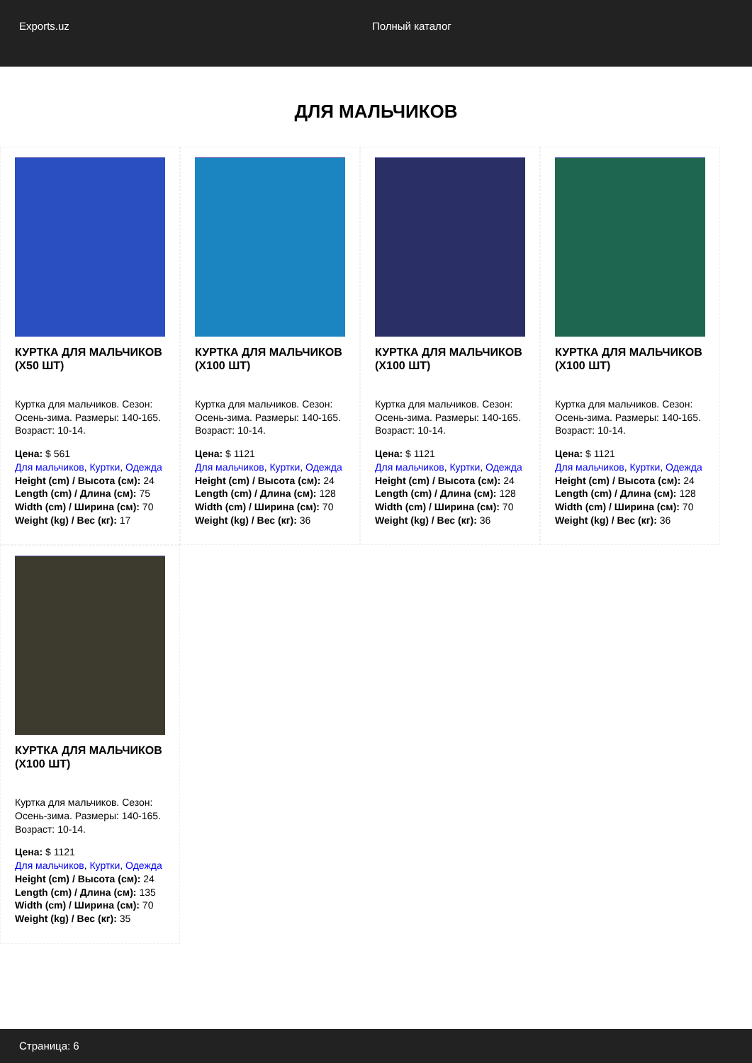Exports.uz Полный каталог
ДЛЯ МАЛЬЧИКОВ
КУРТКА ДЛЯ МАЛЬЧИКОВ (X50 ШТ)
Куртка для мальчиков. Сезон: Осень-зима. Размеры: 140-165. Возраст: 10-14.
Цена: $ 561
Для мальчиков, Куртки, Одежда
Height (cm) / Высота (см): 24
Length (cm) / Длина (см): 75
Width (cm) / Ширина (см): 70
Weight (kg) / Вес (кг): 17
КУРТКА ДЛЯ МАЛЬЧИКОВ (X100 ШТ)
Куртка для мальчиков. Сезон: Осень-зима. Размеры: 140-165. Возраст: 10-14.
Цена: $ 1121
Для мальчиков, Куртки, Одежда
Height (cm) / Высота (см): 24
Length (cm) / Длина (см): 128
Width (cm) / Ширина (см): 70
Weight (kg) / Вес (кг): 36
КУРТКА ДЛЯ МАЛЬЧИКОВ (X100 ШТ)
Куртка для мальчиков. Сезон: Осень-зима. Размеры: 140-165. Возраст: 10-14.
Цена: $ 1121
Для мальчиков, Куртки, Одежда
Height (cm) / Высота (см): 24
Length (cm) / Длина (см): 128
Width (cm) / Ширина (см): 70
Weight (kg) / Вес (кг): 36
КУРТКА ДЛЯ МАЛЬЧИКОВ (X100 ШТ)
Куртка для мальчиков. Сезон: Осень-зима. Размеры: 140-165. Возраст: 10-14.
Цена: $ 1121
Для мальчиков, Куртки, Одежда
Height (cm) / Высота (см): 24
Length (cm) / Длина (см): 128
Width (cm) / Ширина (см): 70
Weight (kg) / Вес (кг): 36
КУРТКА ДЛЯ МАЛЬЧИКОВ (X100 ШТ)
Куртка для мальчиков. Сезон: Осень-зима. Размеры: 140-165. Возраст: 10-14.
Цена: $ 1121
Для мальчиков, Куртки, Одежда
Height (cm) / Высота (см): 24
Length (cm) / Длина (см): 135
Width (cm) / Ширина (см): 70
Weight (kg) / Вес (кг): 35
Страница: 6